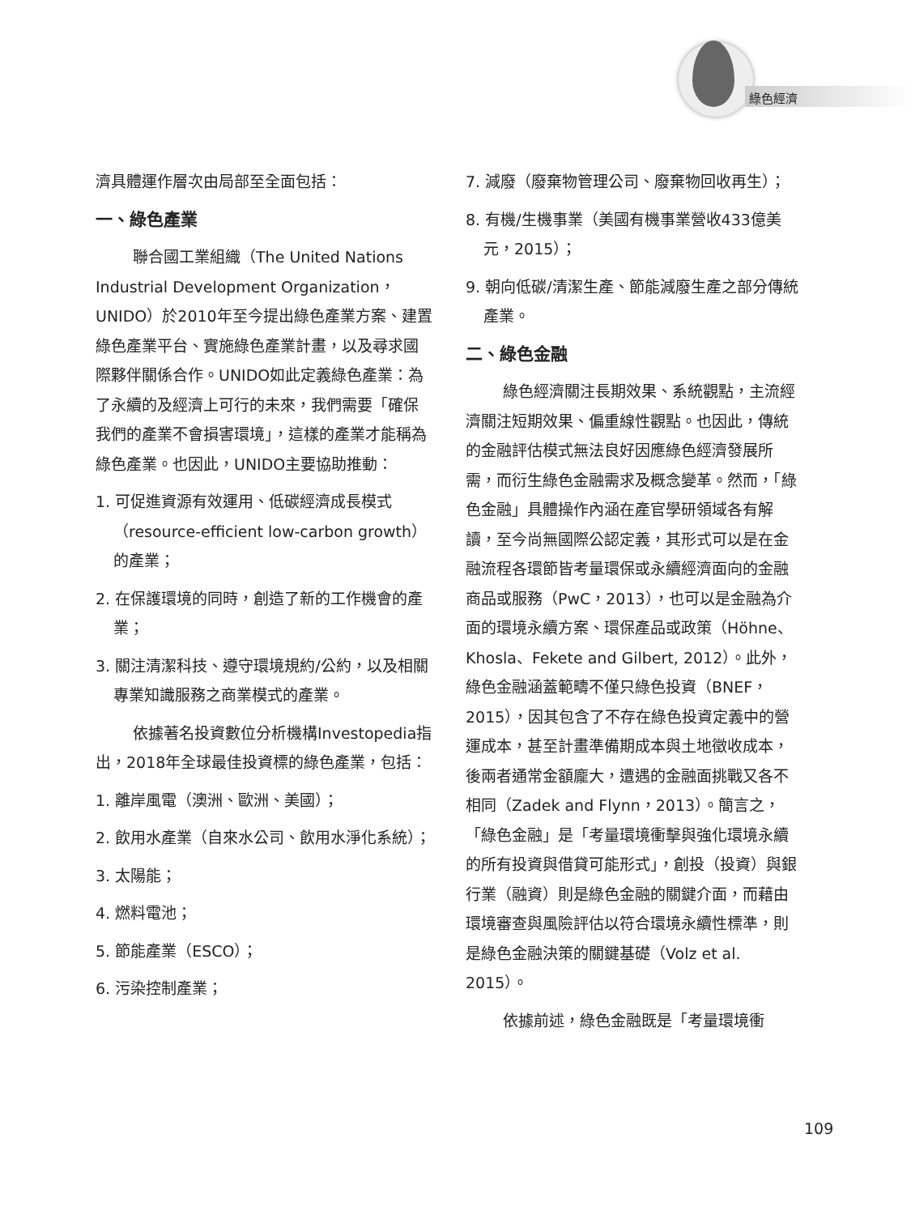綠色經濟
濟具體運作層次由局部至全面包括：
一、綠色產業
聯合國工業組織（The United Nations Industrial Development Organization，UNIDO）於2010年至今提出綠色產業方案、建置綠色產業平台、實施綠色產業計畫，以及尋求國際夥伴關係合作。UNIDO如此定義綠色產業：為了永續的及經濟上可行的未來，我們需要「確保我們的產業不會損害環境」，這樣的產業才能稱為綠色產業。也因此，UNIDO主要協助推動：
1. 可促進資源有效運用、低碳經濟成長模式（resource-efficient low-carbon growth）的產業；
2. 在保護環境的同時，創造了新的工作機會的產業；
3. 關注清潔科技、遵守環境規約/公約，以及相關專業知識服務之商業模式的產業。
依據著名投資數位分析機構Investopedia指出，2018年全球最佳投資標的綠色產業，包括：
1. 離岸風電（澳洲、歐洲、美國）；
2. 飲用水產業（自來水公司、飲用水淨化系統）；
3. 太陽能；
4. 燃料電池；
5. 節能產業（ESCO）；
6. 污染控制產業；
7. 減廢（廢棄物管理公司、廢棄物回收再生）；
8. 有機/生機事業（美國有機事業營收433億美元，2015）；
9. 朝向低碳/清潔生產、節能減廢生產之部分傳統產業。
二、綠色金融
綠色經濟關注長期效果、系統觀點，主流經濟關注短期效果、偏重線性觀點。也因此，傳統的金融評估模式無法良好因應綠色經濟發展所需，而衍生綠色金融需求及概念變革。然而，「綠色金融」具體操作內涵在產官學研領域各有解讀，至今尚無國際公認定義，其形式可以是在金融流程各環節皆考量環保或永續經濟面向的金融商品或服務（PwC，2013），也可以是金融為介面的環境永續方案、環保產品或政策（Höhne、Khosla、Fekete and Gilbert, 2012）。此外，綠色金融涵蓋範疇不僅只綠色投資（BNEF，2015），因其包含了不存在綠色投資定義中的營運成本，甚至計畫準備期成本與土地徵收成本，後兩者通常金額龐大，遭遇的金融面挑戰又各不相同（Zadek and Flynn，2013）。簡言之，「綠色金融」是「考量環境衝擊與強化環境永續的所有投資與借貸可能形式」，創投（投資）與銀行業（融資）則是綠色金融的關鍵介面，而藉由環境審查與風險評估以符合環境永續性標準，則是綠色金融決策的關鍵基礎（Volz et al. 2015）。
依據前述，綠色金融既是「考量環境衝
109